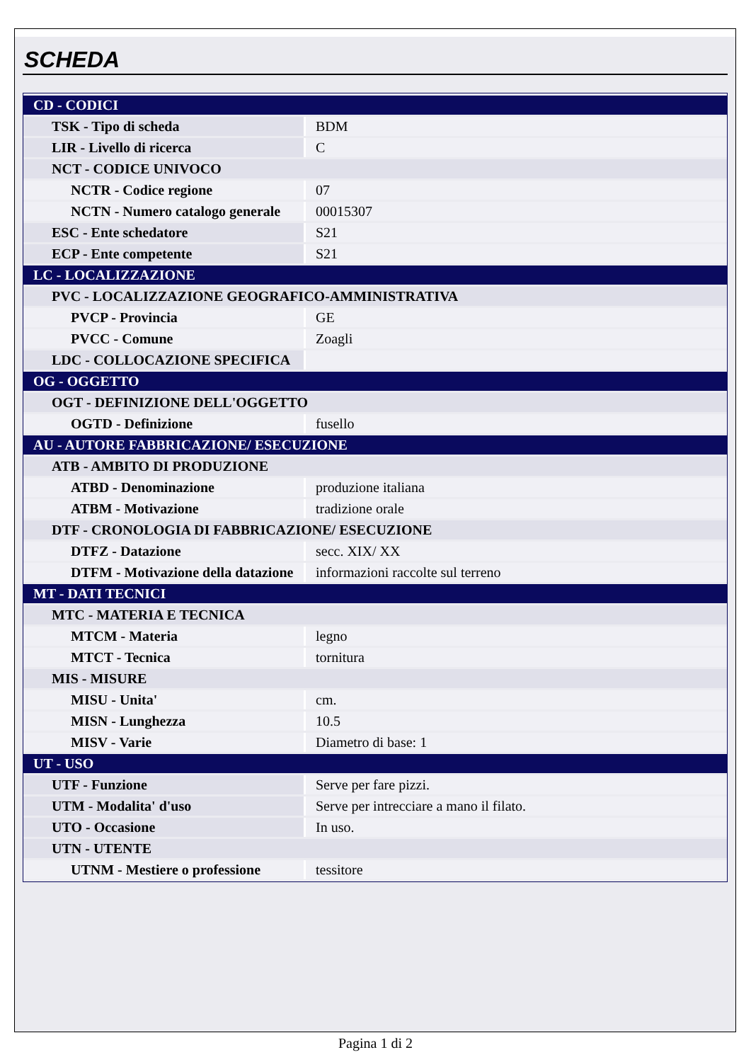SCHEDA
| CD - CODICI | |
| TSK - Tipo di scheda | BDM |
| LIR - Livello di ricerca | C |
| NCT - CODICE UNIVOCO | |
| NCTR - Codice regione | 07 |
| NCTN - Numero catalogo generale | 00015307 |
| ESC - Ente schedatore | S21 |
| ECP - Ente competente | S21 |
| LC - LOCALIZZAZIONE | |
| PVC - LOCALIZZAZIONE GEOGRAFICO-AMMINISTRATIVA | |
| PVCP - Provincia | GE |
| PVCC - Comune | Zoagli |
| LDC - COLLOCAZIONE SPECIFICA | |
| OG - OGGETTO | |
| OGT - DEFINIZIONE DELL'OGGETTO | |
| OGTD - Definizione | fusello |
| AU - AUTORE FABBRICAZIONE/ ESECUZIONE | |
| ATB - AMBITO DI PRODUZIONE | |
| ATBD - Denominazione | produzione italiana |
| ATBM - Motivazione | tradizione orale |
| DTF - CRONOLOGIA DI FABBRICAZIONE/ ESECUZIONE | |
| DTFZ - Datazione | secc. XIX/ XX |
| DTFM - Motivazione della datazione | informazioni raccolte sul terreno |
| MT - DATI TECNICI | |
| MTC - MATERIA E TECNICA | |
| MTCM - Materia | legno |
| MTCT - Tecnica | tornitura |
| MIS - MISURE | |
| MISU - Unita' | cm. |
| MISN - Lunghezza | 10.5 |
| MISV - Varie | Diametro di base: 1 |
| UT - USO | |
| UTF - Funzione | Serve per fare pizzi. |
| UTM - Modalita' d'uso | Serve per intrecciare a mano il filato. |
| UTO - Occasione | In uso. |
| UTN - UTENTE | |
| UTNM - Mestiere o professione | tessitore |
Pagina 1 di 2